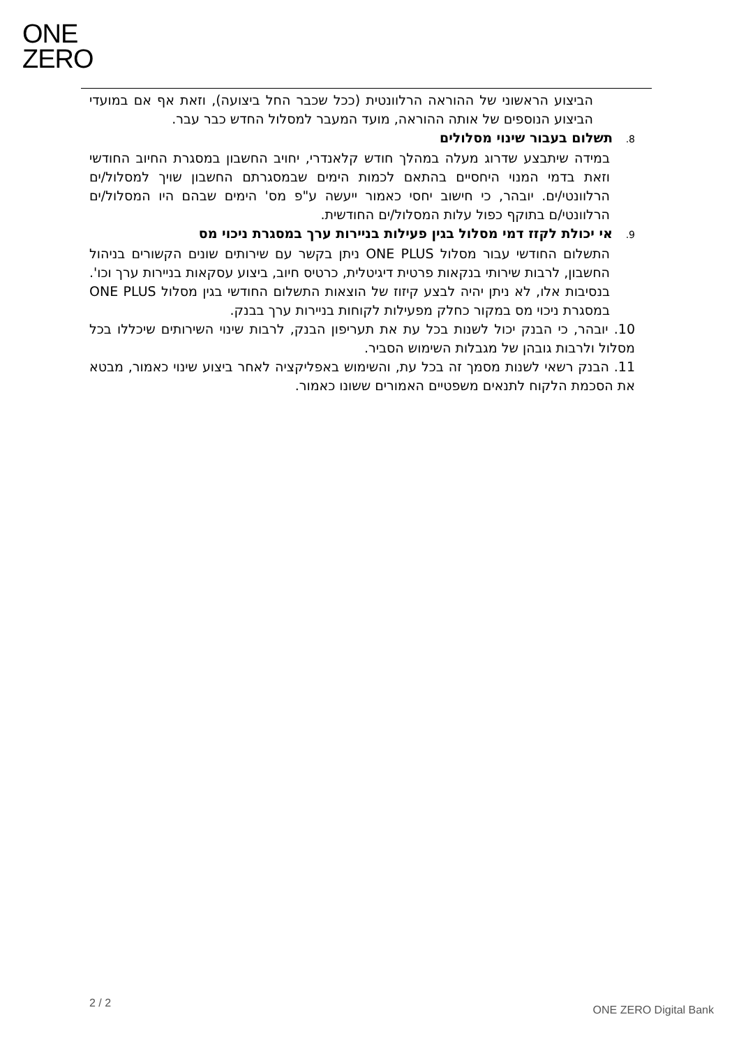ONE
ZERO
הביצוע הראשוני של ההוראה הרלוונטית (ככל שכבר החל ביצועה), וזאת אף אם במועדי הביצוע הנוספים של אותה ההוראה, מועד המעבר למסלול החדש כבר עבר.
8. תשלום בעבור שינוי מסלולים
במידה שיתבצע שדרוג מעלה במהלך חודש קלאנדרי, יחויב החשבון במסגרת החיוב החודשי וזאת בדמי המנוי היחסיים בהתאם לכמות הימים שבמסגרתם החשבון שויך למסלול/ים הרלוונטי/ים. יובהר, כי חישוב יחסי כאמור ייעשה ע"פ מס' הימים שבהם היו המסלול/ים הרלוונטי/ם בתוקף כפול עלות המסלול/ים החודשית.
9. אי יכולת לקזז דמי מסלול בגין פעילות בניירות ערך במסגרת ניכוי מס
התשלום החודשי עבור מסלול ONE PLUS ניתן בקשר עם שירותים שונים הקשורים בניהול החשבון, לרבות שירותי בנקאות פרטית דיגיטלית, כרטיס חיוב, ביצוע עסקאות בניירות ערך וכו'. בנסיבות אלו, לא ניתן יהיה לבצע קיזוז של הוצאות התשלום החודשי בגין מסלול ONE PLUS במסגרת ניכוי מס במקור כחלק מפעילות לקוחות בניירות ערך בבנק.
10. יובהר, כי הבנק יכול לשנות בכל עת את תעריפון הבנק, לרבות שינוי השירותים שיכללו בכל מסלול ולרבות גובהן של מגבלות השימוש הסביר.
11. הבנק רשאי לשנות מסמך זה בכל עת, והשימוש באפליקציה לאחר ביצוע שינוי כאמור, מבטא את הסכמת הלקוח לתנאים משפטיים האמורים ששונו כאמור.
2 / 2
ONE ZERO Digital Bank